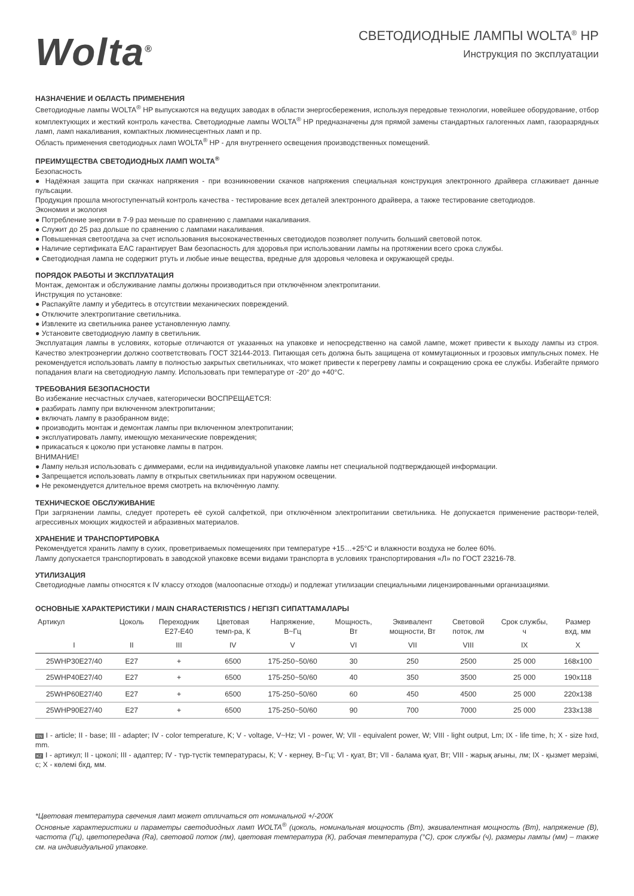Wolta<sup>®</sup>
СВЕТОДИОДНЫЕ ЛАМПЫ WOLTA<sup>®</sup> HP
Инструкция по эксплуатации
НАЗНАЧЕНИЕ И ОБЛАСТЬ ПРИМЕНЕНИЯ
Светодиодные лампы WOLTA<sup>®</sup> HP выпускаются на ведущих заводах в области энергосбережения, используя передовые технологии, новейшее оборудование, отбор комплектующих и жесткий контроль качества. Светодиодные лампы WOLTA<sup>®</sup> HP предназначены для прямой замены стандартных галогенных ламп, газоразрядных ламп, ламп накаливания, компактных люминесцентных ламп и пр.
Область применения светодиодных ламп WOLTA<sup>®</sup> HP - для внутреннего освещения производственных помещений.
ПРЕИМУЩЕСТВА СВЕТОДИОДНЫХ ЛАМП WOLTA<sup>®</sup>
Безопасность
● Надёжная защита при скачках напряжения - при возникновении скачков напряжения специальная конструкция электронного драйвера сглаживает данные пульсации.
Продукция прошла многоступенчатый контроль качества - тестирование всех деталей электронного драйвера, а также тестирование светодиодов.
Экономия и экология
● Потребление энергии в 7-9 раз меньше по сравнению с лампами накаливания.
● Служит до 25 раз дольше по сравнению с лампами накаливания.
● Повышенная светоотдача за счет использования высококачественных светодиодов позволяет получить больший световой поток.
● Наличие сертификата EAC гарантирует Вам безопасность для здоровья при использовании лампы на протяжении всего срока службы.
● Светодиодная лампа не содержит ртуть и любые иные вещества, вредные для здоровья человека и окружающей среды.
ПОРЯДОК РАБОТЫ И ЭКСПЛУАТАЦИЯ
Монтаж, демонтаж и обслуживание лампы должны производиться при отключённом электропитании.
Инструкция по установке:
● Распакуйте лампу и убедитесь в отсутствии механических повреждений.
● Отключите электропитание светильника.
● Извлеките из светильника ранее установленную лампу.
● Установите светодиодную лампу в светильник.
Эксплуатация лампы в условиях, которые отличаются от указанных на упаковке и непосредственно на самой лампе, может привести к выходу лампы из строя. Качество электроэнергии должно соответствовать ГОСТ 32144-2013. Питающая сеть должна быть защищена от коммутационных и грозовых импульсных помех. Не рекомендуется использовать лампу в полностью закрытых светильниках, что может привести к перегреву лампы и сокращению срока ее службы. Избегайте прямого попадания влаги на светодиодную лампу. Использовать при температуре от -20° до +40°С.
ТРЕБОВАНИЯ БЕЗОПАСНОСТИ
Во избежание несчастных случаев, категорически ВОСПРЕЩАЕТСЯ:
● разбирать лампу при включенном электропитании;
● включать лампу в разобранном виде;
● производить монтаж и демонтаж лампы при включенном электропитании;
● эксплуатировать лампу, имеющую механические повреждения;
● прикасаться к цоколю при установке лампы в патрон.
ВНИМАНИЕ!
● Лампу нельзя использовать с диммерами, если на индивидуальной упаковке лампы нет специальной подтверждающей информации.
● Запрещается использовать лампу в открытых светильниках при наружном освещении.
● Не рекомендуется длительное время смотреть на включённую лампу.
ТЕХНИЧЕСКОЕ ОБСЛУЖИВАНИЕ
При загрязнении лампы, следует протереть её сухой салфеткой, при отключённом электропитании светильника. Не допускается применение раствори-телей, агрессивных моющих жидкостей и абразивных материалов.
ХРАНЕНИЕ И ТРАНСПОРТИРОВКА
Рекомендуется хранить лампу в сухих, проветриваемых помещениях при температуре +15…+25°С и влажности воздуха не более 60%.
Лампу допускается транспортировать в заводской упаковке всеми видами транспорта в условиях транспортирования «Л» по ГОСТ 23216-78.
УТИЛИЗАЦИЯ
Светодиодные лампы относятся к IV классу отходов (малоопасные отходы) и подлежат утилизации специальными лицензированными организациями.
ОСНОВНЫЕ ХАРАКТЕРИСТИКИ / MAIN CHARACTERISTICS / НЕГІЗГІ СИПАТТАМАЛАРЫ
| Артикул | Цоколь | Переходник E27-E40 | Цветовая темп-ра, К | Напряжение, В~Гц | Мощность, Вт | Эквивалент мощности, Вт | Световой поток, лм | Срок службы, ч | Размер вхд, мм |
| --- | --- | --- | --- | --- | --- | --- | --- | --- | --- |
| I | II | III | IV | V | VI | VII | VIII | IX | X |
| 25WHP30E27/40 | E27 | + | 6500 | 175-250~50/60 | 30 | 250 | 2500 | 25 000 | 168x100 |
| 25WHP40E27/40 | E27 | + | 6500 | 175-250~50/60 | 40 | 350 | 3500 | 25 000 | 190x118 |
| 25WHP60E27/40 | E27 | + | 6500 | 175-250~50/60 | 60 | 450 | 4500 | 25 000 | 220x138 |
| 25WHP90E27/40 | E27 | + | 6500 | 175-250~50/60 | 90 | 700 | 7000 | 25 000 | 233x138 |
EN I - article; II - base; III - adapter; IV - color temperature, K; V - voltage, V~Hz; VI - power, W; VII - equivalent power, W; VIII - light output, Lm; IX - life time, h; X - size hxd, mm.
KZ I - артикул; II - цоколі; III - адаптер; IV - түр-түстік температурасы, К; V - кернеу, В~Гц; VI - қуат, Вт; VII - балама қуат, Вт; VIII - жарық ағыны, лм; IX - қызмет мерзімі, с; X - көлемі бхд, мм.
*Цветовая температура свечения ламп может отличаться от номинальной +/-200К
Основные характеристики и параметры светодиодных ламп WOLTA<sup>®</sup> (цоколь, номинальная мощность (Вт), эквивалентная мощность (Вт), напряжение (В), частота (Гц), цветопередача (Ra), световой поток (лм), цветовая температура (К), рабочая температура (°С), срок службы (ч), размеры лампы (мм) – также см. на индивидуальной упаковке.